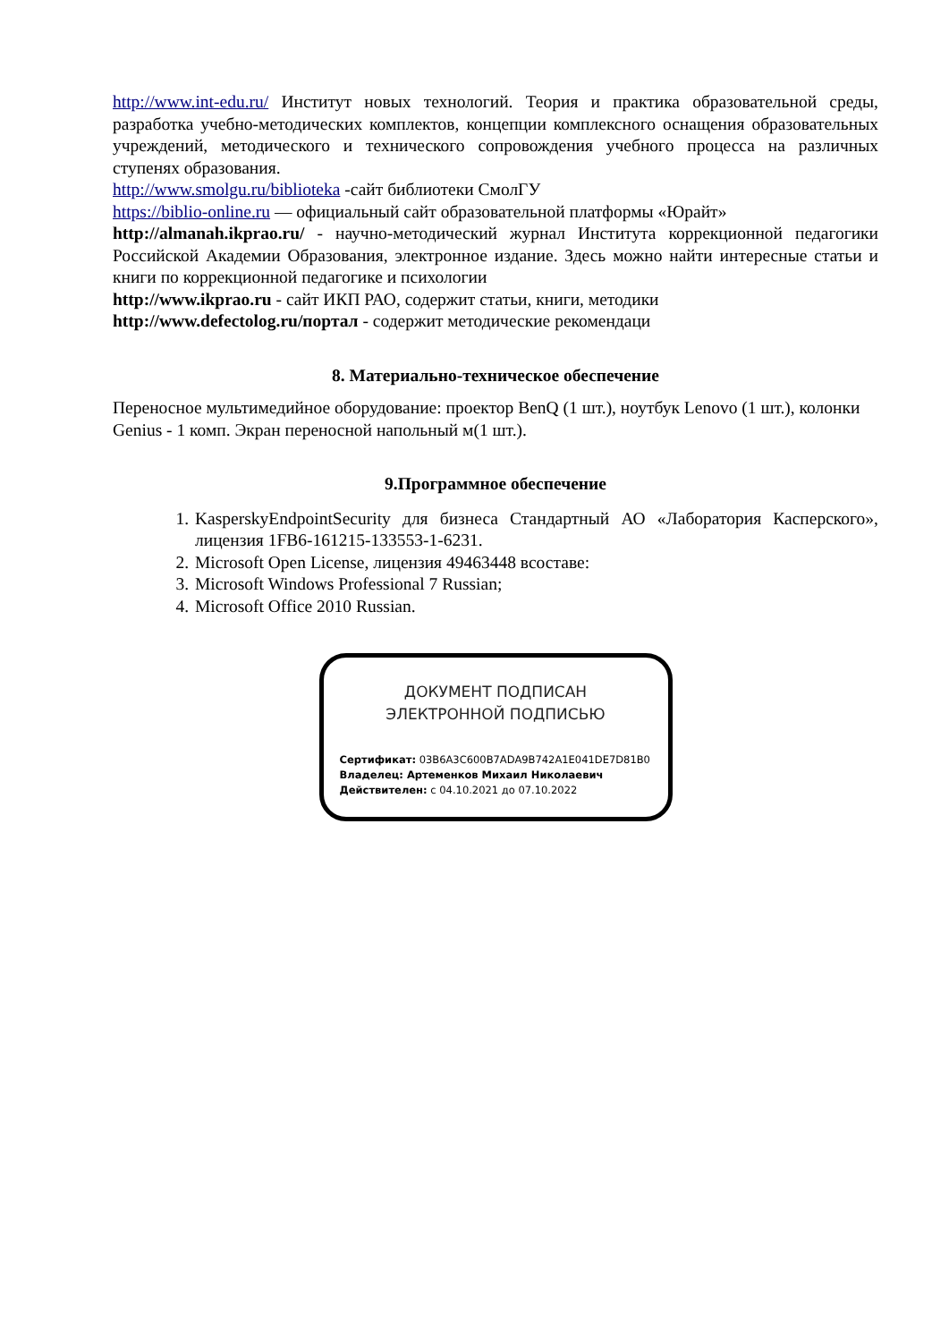http://www.int-edu.ru/ Институт новых технологий. Теория и практика образовательной среды, разработка учебно-методических комплектов, концепции комплексного оснащения образовательных учреждений, методического и технического сопровождения учебного процесса на различных ступенях образования.
http://www.smolgu.ru/biblioteka -сайт библиотеки СмолГУ
https://biblio-online.ru — официальный сайт образовательной платформы «Юрайт»
http://almanah.ikprao.ru/ - научно-методический журнал Института коррекционной педагогики Российской Академии Образования, электронное издание. Здесь можно найти интересные статьи и книги по коррекционной педагогике и психологии
http://www.ikprao.ru - сайт ИКП РАО, содержит статьи, книги, методики
http://www.defectolog.ru/портал - содержит методические рекомендаци
8. Материально-техническое обеспечение
Переносное мультимедийное оборудование: проектор BenQ (1 шт.), ноутбук Lenovo (1 шт.), колонки Genius - 1 комп. Экран переносной напольный м(1 шт.).
9.Программное обеспечение
1. KasperskyEndpointSecurity для бизнеса Стандартный АО «Лаборатория Касперского», лицензия 1FB6-161215-133553-1-6231.
2. Microsoft Open License, лицензия 49463448 всоставе:
3. Microsoft Windows Professional 7 Russian;
4. Microsoft Office 2010 Russian.
ДОКУМЕНТ ПОДПИСАН
ЭЛЕКТРОННОЙ ПОДПИСЬЮ
Сертификат: 03B6A3C600B7ADA9B742A1E041DE7D81B0
Владелец: Артеменков Михаил Николаевич
Действителен: с 04.10.2021 до 07.10.2022